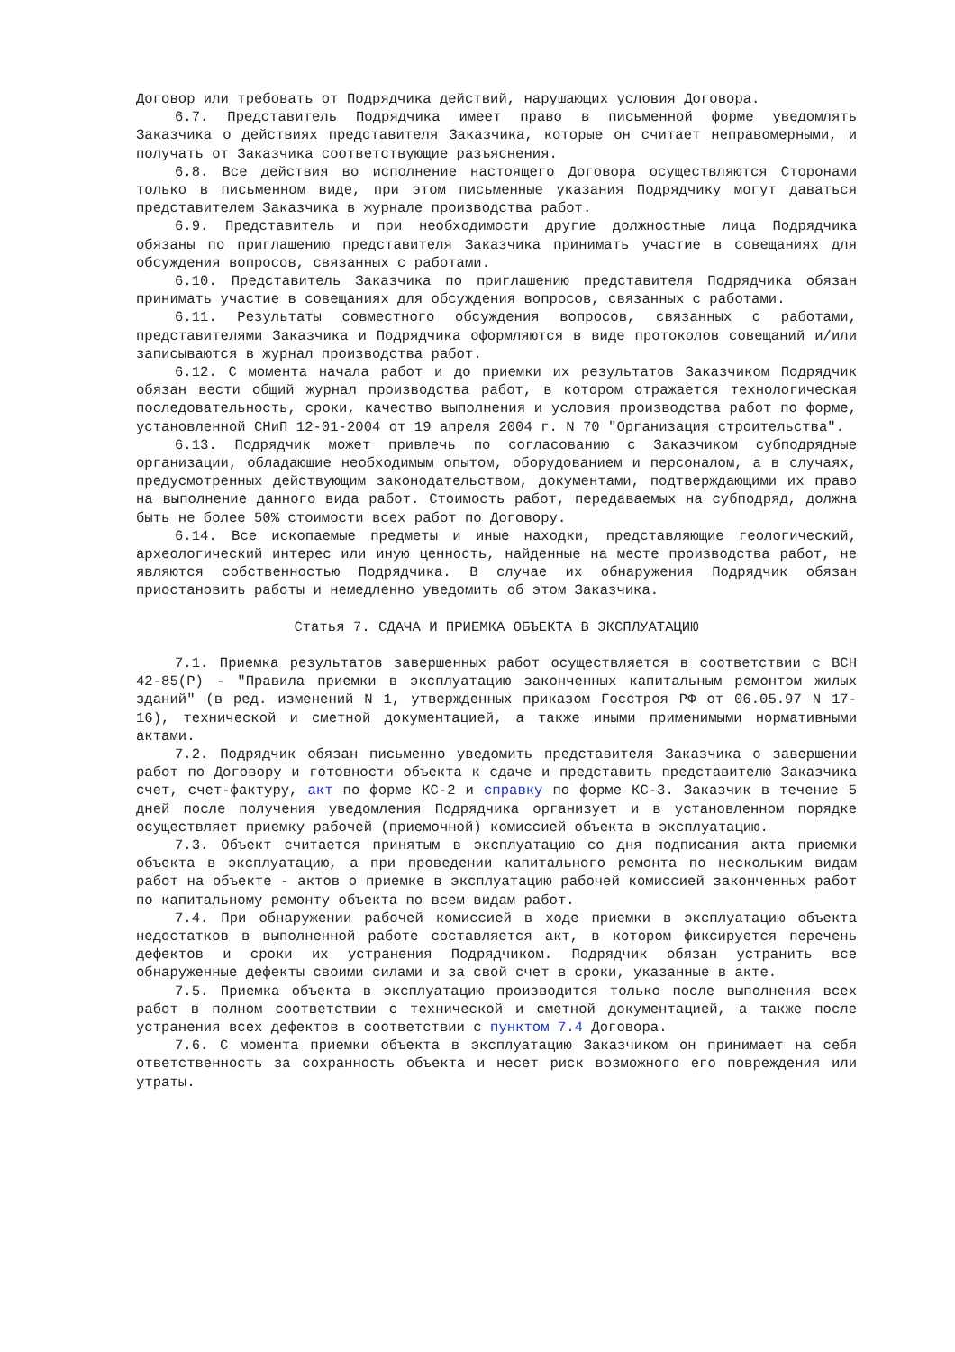Договор или требовать от Подрядчика действий, нарушающих условия Договора.
6.7. Представитель Подрядчика имеет право в письменной форме уведомлять Заказчика о действиях представителя Заказчика, которые он считает неправомерными, и получать от Заказчика соответствующие разъяснения.
6.8. Все действия во исполнение настоящего Договора осуществляются Сторонами только в письменном виде, при этом письменные указания Подрядчику могут даваться представителем Заказчика в журнале производства работ.
6.9. Представитель и при необходимости другие должностные лица Подрядчика обязаны по приглашению представителя Заказчика принимать участие в совещаниях для обсуждения вопросов, связанных с работами.
6.10. Представитель Заказчика по приглашению представителя Подрядчика обязан принимать участие в совещаниях для обсуждения вопросов, связанных с работами.
6.11. Результаты совместного обсуждения вопросов, связанных с работами, представителями Заказчика и Подрядчика оформляются в виде протоколов совещаний и/или записываются в журнал производства работ.
6.12. С момента начала работ и до приемки их результатов Заказчиком Подрядчик обязан вести общий журнал производства работ, в котором отражается технологическая последовательность, сроки, качество выполнения и условия производства работ по форме, установленной СНиП 12-01-2004 от 19 апреля 2004 г. N 70 "Организация строительства".
6.13. Подрядчик может привлечь по согласованию с Заказчиком субподрядные организации, обладающие необходимым опытом, оборудованием и персоналом, а в случаях, предусмотренных действующим законодательством, документами, подтверждающими их право на выполнение данного вида работ. Стоимость работ, передаваемых на субподряд, должна быть не более 50% стоимости всех работ по Договору.
6.14. Все ископаемые предметы и иные находки, представляющие геологический, археологический интерес или иную ценность, найденные на месте производства работ, не являются собственностью Подрядчика. В случае их обнаружения Подрядчик обязан приостановить работы и немедленно уведомить об этом Заказчика.
Статья 7. СДАЧА И ПРИЕМКА ОБЪЕКТА В ЭКСПЛУАТАЦИЮ
7.1. Приемка результатов завершенных работ осуществляется в соответствии с ВСН 42-85(Р) - "Правила приемки в эксплуатацию законченных капитальным ремонтом жилых зданий" (в ред. изменений N 1, утвержденных приказом Госстроя РФ от 06.05.97 N 17-16), технической и сметной документацией, а также иными применимыми нормативными актами.
7.2. Подрядчик обязан письменно уведомить представителя Заказчика о завершении работ по Договору и готовности объекта к сдаче и представить представителю Заказчика счет, счет-фактуру, акт по форме КС-2 и справку по форме КС-3. Заказчик в течение 5 дней после получения уведомления Подрядчика организует и в установленном порядке осуществляет приемку рабочей (приемочной) комиссией объекта в эксплуатацию.
7.3. Объект считается принятым в эксплуатацию со дня подписания акта приемки объекта в эксплуатацию, а при проведении капитального ремонта по нескольким видам работ на объекте - актов о приемке в эксплуатацию рабочей комиссией законченных работ по капитальному ремонту объекта по всем видам работ.
7.4. При обнаружении рабочей комиссией в ходе приемки в эксплуатацию объекта недостатков в выполненной работе составляется акт, в котором фиксируется перечень дефектов и сроки их устранения Подрядчиком. Подрядчик обязан устранить все обнаруженные дефекты своими силами и за свой счет в сроки, указанные в акте.
7.5. Приемка объекта в эксплуатацию производится только после выполнения всех работ в полном соответствии с технической и сметной документацией, а также после устранения всех дефектов в соответствии с пунктом 7.4 Договора.
7.6. С момента приемки объекта в эксплуатацию Заказчиком он принимает на себя ответственность за сохранность объекта и несет риск возможного его повреждения или утраты.